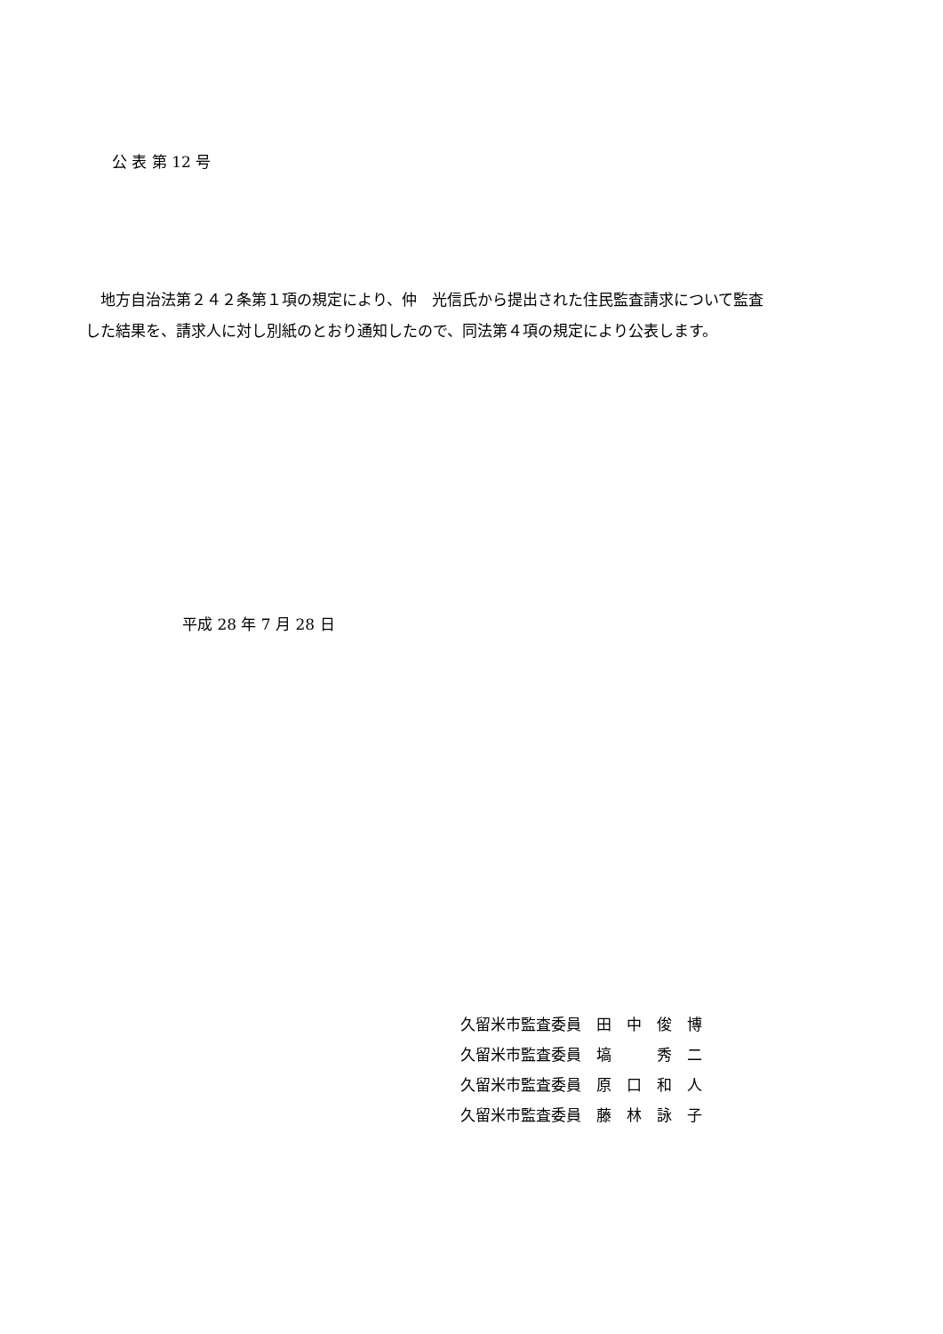公 表 第 12 号
　地方自治法第２４２条第１項の規定により、仲　光信氏から提出された住民監査請求について監査した結果を、請求人に対し別紙のとおり通知したので、同法第４項の規定により公表します。
平成 28 年 7 月 28 日
久留米市監査委員　田　中　俊　博
久留米市監査委員　塙　　　秀　二
久留米市監査委員　原　口　和　人
久留米市監査委員　藤　林　詠　子